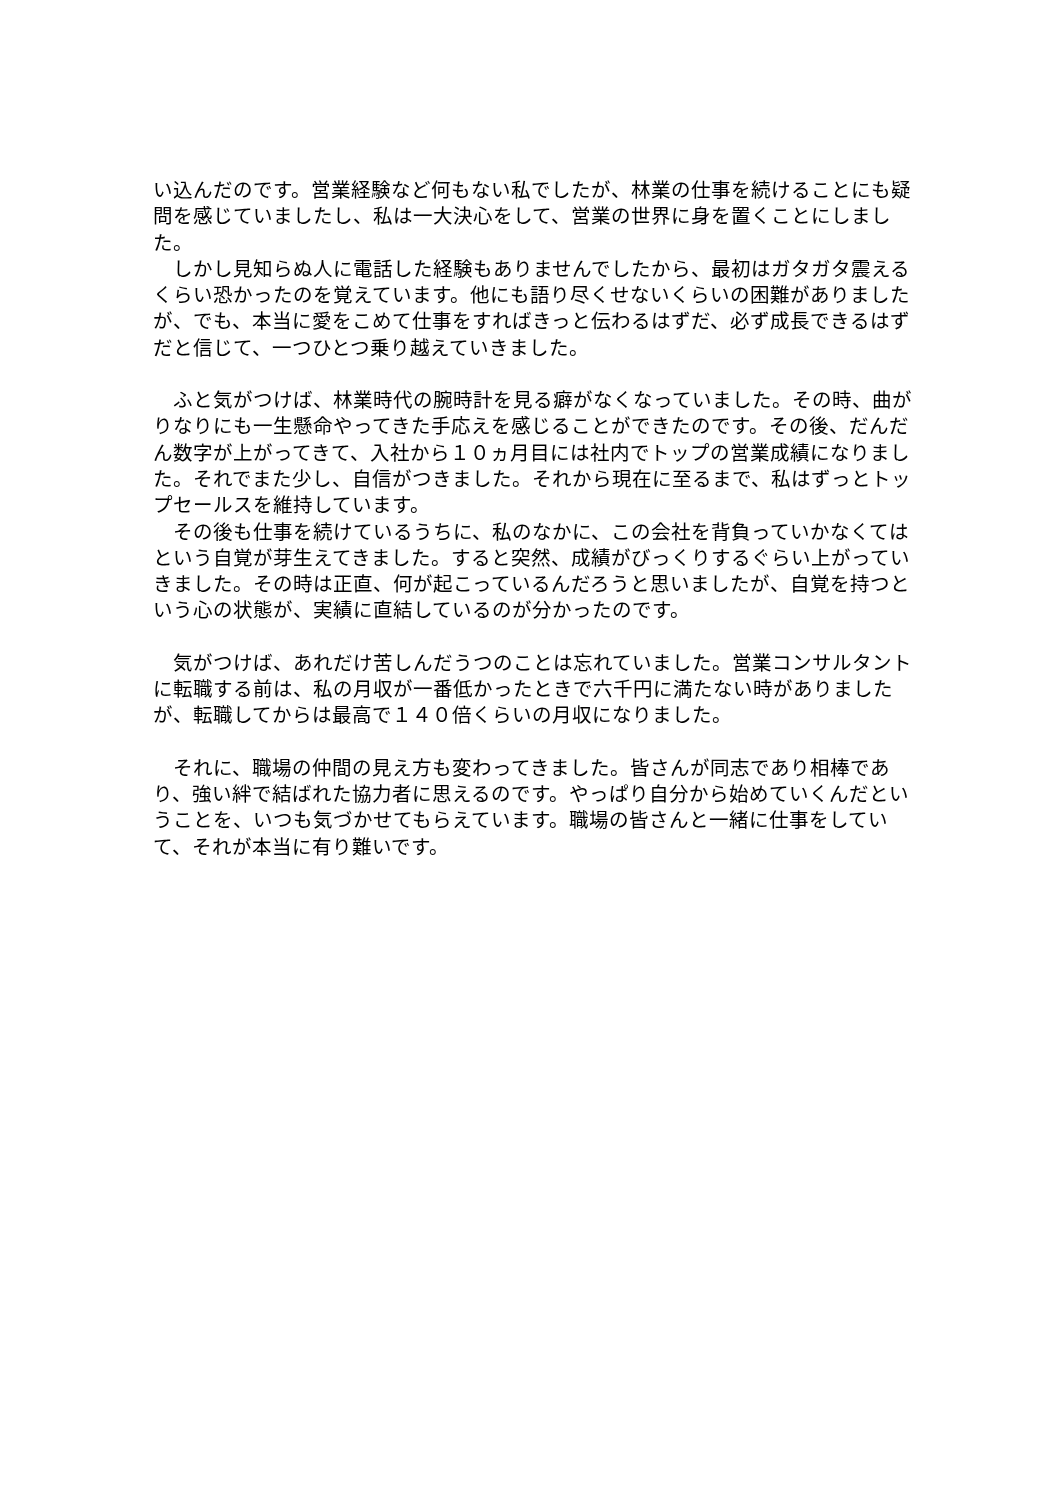い込んだのです。営業経験など何もない私でしたが、林業の仕事を続けることにも疑問を感じていましたし、私は一大決心をして、営業の世界に身を置くことにしました。
　しかし見知らぬ人に電話した経験もありませんでしたから、最初はガタガタ震えるくらい恐かったのを覚えています。他にも語り尽くせないくらいの困難がありましたが、でも、本当に愛をこめて仕事をすればきっと伝わるはずだ、必ず成長できるはずだと信じて、一つひとつ乗り越えていきました。
　ふと気がつけば、林業時代の腕時計を見る癖がなくなっていました。その時、曲がりなりにも一生懸命やってきた手応えを感じることができたのです。その後、だんだん数字が上がってきて、入社から１０ヵ月目には社内でトップの営業成績になりました。それでまた少し、自信がつきました。それから現在に至るまで、私はずっとトップセールスを維持しています。
　その後も仕事を続けているうちに、私のなかに、この会社を背負っていかなくてはという自覚が芽生えてきました。すると突然、成績がびっくりするぐらい上がっていきました。その時は正直、何が起こっているんだろうと思いましたが、自覚を持つという心の状態が、実績に直結しているのが分かったのです。
　気がつけば、あれだけ苦しんだうつのことは忘れていました。営業コンサルタントに転職する前は、私の月収が一番低かったときで六千円に満たない時がありましたが、転職してからは最高で１４０倍くらいの月収になりました。
　それに、職場の仲間の見え方も変わってきました。皆さんが同志であり相棒であり、強い絆で結ばれた協力者に思えるのです。やっぱり自分から始めていくんだということを、いつも気づかせてもらえています。職場の皆さんと一緒に仕事をしていて、それが本当に有り難いです。